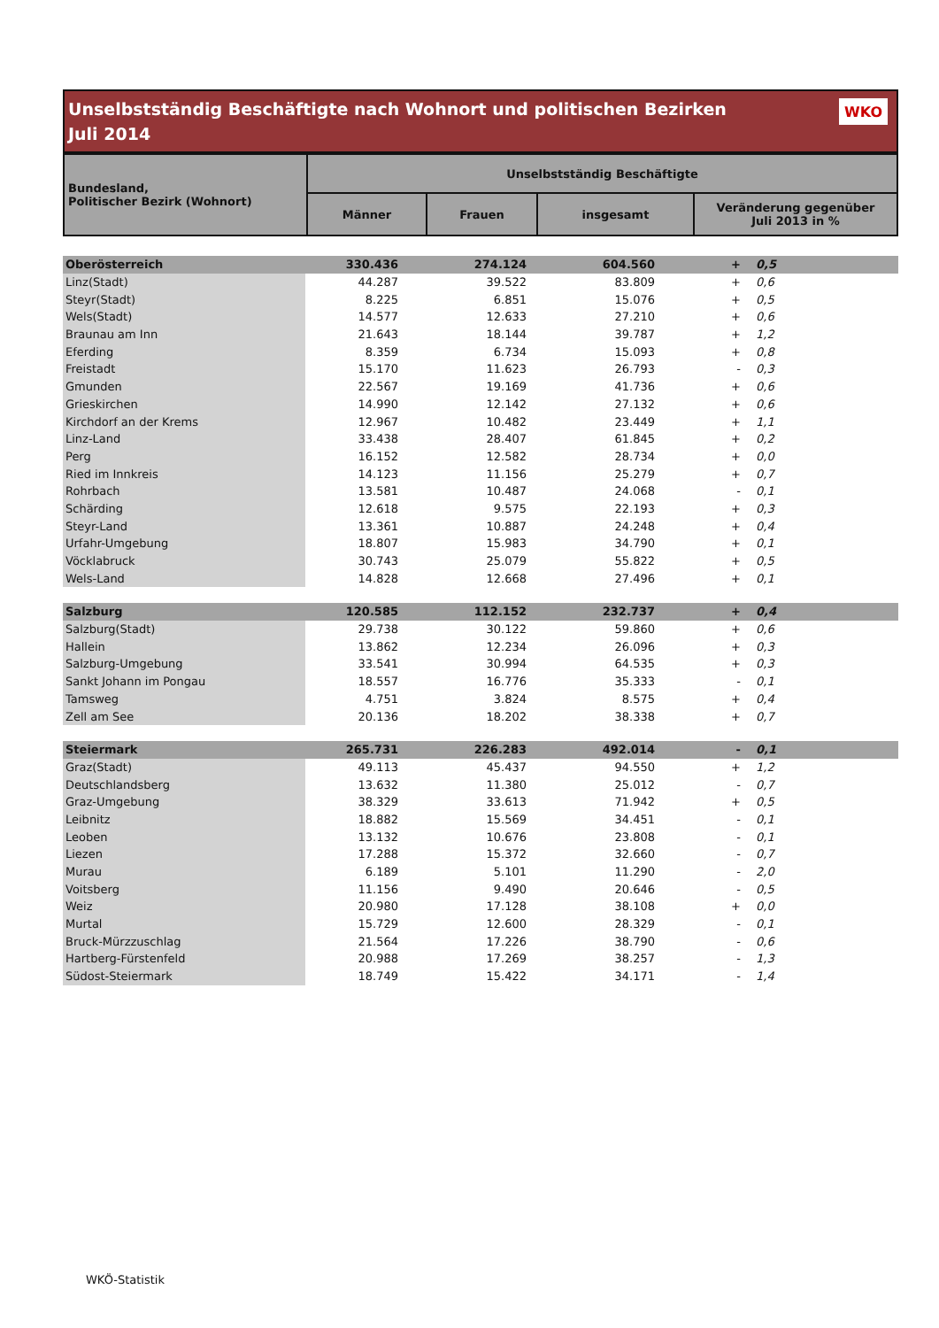Unselbstständig Beschäftigte nach Wohnort und politischen Bezirken
Juli 2014
WKO
| Bundesland, Politischer Bezirk (Wohnort) | Unselbstständig Beschäftigte | | | |
| --- | --- | --- | --- | --- |
| | Männer | Frauen | insgesamt | Veränderung gegenüber Juli 2013 in % |
| Oberösterreich | 330.436 | 274.124 | 604.560 | + | 0,5 |
| Linz(Stadt) | 44.287 | 39.522 | 83.809 | + | 0,6 |
| Steyr(Stadt) | 8.225 | 6.851 | 15.076 | + | 0,5 |
| Wels(Stadt) | 14.577 | 12.633 | 27.210 | + | 0,6 |
| Braunau am Inn | 21.643 | 18.144 | 39.787 | + | 1,2 |
| Eferding | 8.359 | 6.734 | 15.093 | + | 0,8 |
| Freistadt | 15.170 | 11.623 | 26.793 | - | 0,3 |
| Gmunden | 22.567 | 19.169 | 41.736 | + | 0,6 |
| Grieskirchen | 14.990 | 12.142 | 27.132 | + | 0,6 |
| Kirchdorf an der Krems | 12.967 | 10.482 | 23.449 | + | 1,1 |
| Linz-Land | 33.438 | 28.407 | 61.845 | + | 0,2 |
| Perg | 16.152 | 12.582 | 28.734 | + | 0,0 |
| Ried im Innkreis | 14.123 | 11.156 | 25.279 | + | 0,7 |
| Rohrbach | 13.581 | 10.487 | 24.068 | - | 0,1 |
| Schärding | 12.618 | 9.575 | 22.193 | + | 0,3 |
| Steyr-Land | 13.361 | 10.887 | 24.248 | + | 0,4 |
| Urfahr-Umgebung | 18.807 | 15.983 | 34.790 | + | 0,1 |
| Vöcklabruck | 30.743 | 25.079 | 55.822 | + | 0,5 |
| Wels-Land | 14.828 | 12.668 | 27.496 | + | 0,1 |
| Salzburg | 120.585 | 112.152 | 232.737 | + | 0,4 |
| Salzburg(Stadt) | 29.738 | 30.122 | 59.860 | + | 0,6 |
| Hallein | 13.862 | 12.234 | 26.096 | + | 0,3 |
| Salzburg-Umgebung | 33.541 | 30.994 | 64.535 | + | 0,3 |
| Sankt Johann im Pongau | 18.557 | 16.776 | 35.333 | - | 0,1 |
| Tamsweg | 4.751 | 3.824 | 8.575 | + | 0,4 |
| Zell am See | 20.136 | 18.202 | 38.338 | + | 0,7 |
| Steiermark | 265.731 | 226.283 | 492.014 | - | 0,1 |
| Graz(Stadt) | 49.113 | 45.437 | 94.550 | + | 1,2 |
| Deutschlandsberg | 13.632 | 11.380 | 25.012 | - | 0,7 |
| Graz-Umgebung | 38.329 | 33.613 | 71.942 | + | 0,5 |
| Leibnitz | 18.882 | 15.569 | 34.451 | - | 0,1 |
| Leoben | 13.132 | 10.676 | 23.808 | - | 0,1 |
| Liezen | 17.288 | 15.372 | 32.660 | - | 0,7 |
| Murau | 6.189 | 5.101 | 11.290 | - | 2,0 |
| Voitsberg | 11.156 | 9.490 | 20.646 | - | 0,5 |
| Weiz | 20.980 | 17.128 | 38.108 | + | 0,0 |
| Murtal | 15.729 | 12.600 | 28.329 | - | 0,1 |
| Bruck-Mürzzuschlag | 21.564 | 17.226 | 38.790 | - | 0,6 |
| Hartberg-Fürstenfeld | 20.988 | 17.269 | 38.257 | - | 1,3 |
| Südost-Steiermark | 18.749 | 15.422 | 34.171 | - | 1,4 |
WKÖ-Statistik